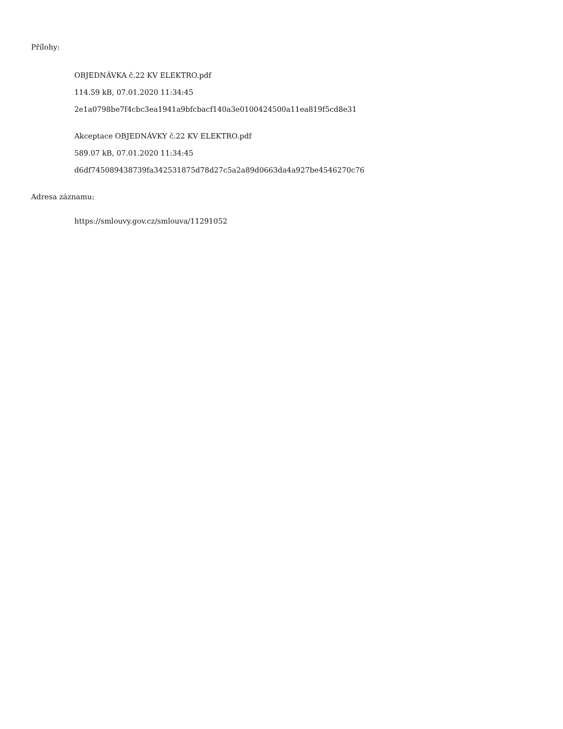Přílohy:
OBJEDNÁVKA č.22 KV ELEKTRO.pdf
114.59 kB, 07.01.2020 11:34:45
2e1a0798be7f4cbc3ea1941a9bfcbacf140a3e0100424500a11ea819f5cd8e31
Akceptace OBJEDNÁVKY č.22 KV ELEKTRO.pdf
589.07 kB, 07.01.2020 11:34:45
d6df745089438739fa342531875d78d27c5a2a89d0663da4a927be4546270c76
Adresa záznamu:
https://smlouvy.gov.cz/smlouva/11291052